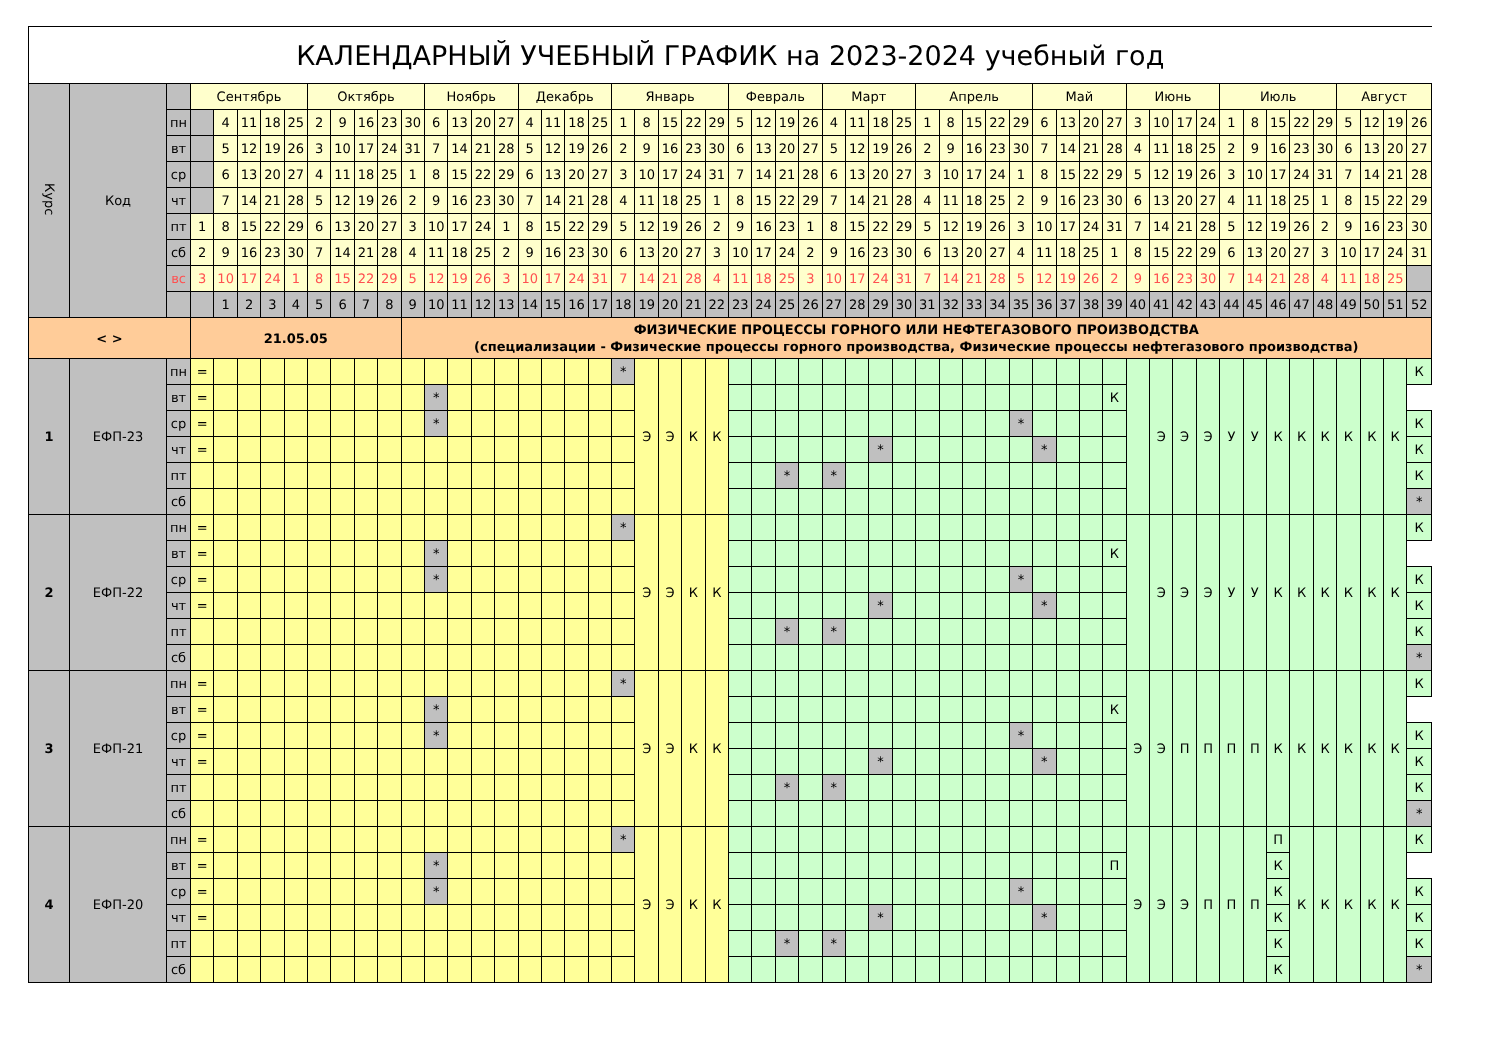| КАЛЕНДАРНЫЙ УЧЕБНЫЙ ГРАФИК на 2023-2024 учебный год | | | | | | | | | | | | | | | | | | | | | | | | | | | | | | | | | | | | | | | | | | | | | | | | | | | | | | | |
| Курс | Код | | Сентябрь | | | | | Октябрь | | | | | Ноябрь | | | | Декабрь | | | | Январь | | | | | Февраль | | | | Март | | | | Апрель | | | | | Май | | | | Июнь | | | | Июль | | | | | Август | | | |
| | | пн | | 4 | 11 | 18 | 25 | 2 | 9 | 16 | 23 | 30 | 6 | 13 | 20 | 27 | 4 | 11 | 18 | 25 | 1 | 8 | 15 | 22 | 29 | 5 | 12 | 19 | 26 | 4 | 11 | 18 | 25 | 1 | 8 | 15 | 22 | 29 | 6 | 13 | 20 | 27 | 3 | 10 | 17 | 24 | 1 | 8 | 15 | 22 | 29 | 5 | 12 | 19 | 26 |
| | | вт | | 5 | 12 | 19 | 26 | 3 | 10 | 17 | 24 | 31 | 7 | 14 | 21 | 28 | 5 | 12 | 19 | 26 | 2 | 9 | 16 | 23 | 30 | 6 | 13 | 20 | 27 | 5 | 12 | 19 | 26 | 2 | 9 | 16 | 23 | 30 | 7 | 14 | 21 | 28 | 4 | 11 | 18 | 25 | 2 | 9 | 16 | 23 | 30 | 6 | 13 | 20 | 27 |
| | | ср | | 6 | 13 | 20 | 27 | 4 | 11 | 18 | 25 | 1 | 8 | 15 | 22 | 29 | 6 | 13 | 20 | 27 | 3 | 10 | 17 | 24 | 31 | 7 | 14 | 21 | 28 | 6 | 13 | 20 | 27 | 3 | 10 | 17 | 24 | 1 | 8 | 15 | 22 | 29 | 5 | 12 | 19 | 26 | 3 | 10 | 17 | 24 | 31 | 7 | 14 | 21 | 28 |
| | | чт | | 7 | 14 | 21 | 28 | 5 | 12 | 19 | 26 | 2 | 9 | 16 | 23 | 30 | 7 | 14 | 21 | 28 | 4 | 11 | 18 | 25 | 1 | 8 | 15 | 22 | 29 | 7 | 14 | 21 | 28 | 4 | 11 | 18 | 25 | 2 | 9 | 16 | 23 | 30 | 6 | 13 | 20 | 27 | 4 | 11 | 18 | 25 | 1 | 8 | 15 | 22 | 29 |
| | | пт | 1 | 8 | 15 | 22 | 29 | 6 | 13 | 20 | 27 | 3 | 10 | 17 | 24 | 1 | 8 | 15 | 22 | 29 | 5 | 12 | 19 | 26 | 2 | 9 | 16 | 23 | 1 | 8 | 15 | 22 | 29 | 5 | 12 | 19 | 26 | 3 | 10 | 17 | 24 | 31 | 7 | 14 | 21 | 28 | 5 | 12 | 19 | 26 | 2 | 9 | 16 | 23 | 30 |
| | | сб | 2 | 9 | 16 | 23 | 30 | 7 | 14 | 21 | 28 | 4 | 11 | 18 | 25 | 2 | 9 | 16 | 23 | 30 | 6 | 13 | 20 | 27 | 3 | 10 | 17 | 24 | 2 | 9 | 16 | 23 | 30 | 6 | 13 | 20 | 27 | 4 | 11 | 18 | 25 | 1 | 8 | 15 | 22 | 29 | 6 | 13 | 20 | 27 | 3 | 10 | 17 | 24 | 31 |
| | | вс | 3 | 10 | 17 | 24 | 1 | 8 | 15 | 22 | 29 | 5 | 12 | 19 | 26 | 3 | 10 | 17 | 24 | 31 | 7 | 14 | 21 | 28 | 4 | 11 | 18 | 25 | 3 | 10 | 17 | 24 | 31 | 7 | 14 | 21 | 28 | 5 | 12 | 19 | 26 | 2 | 9 | 16 | 23 | 30 | 7 | 14 | 21 | 28 | 4 | 11 | 18 | 25 | |
| | | | | 1 | 2 | 3 | 4 | 5 | 6 | 7 | 8 | 9 | 10 | 11 | 12 | 13 | 14 | 15 | 16 | 17 | 18 | 19 | 20 | 21 | 22 | 23 | 24 | 25 | 26 | 27 | 28 | 29 | 30 | 31 | 32 | 33 | 34 | 35 | 36 | 37 | 38 | 39 | 40 | 41 | 42 | 43 | 44 | 45 | 46 | 47 | 48 | 49 | 50 | 51 | 52 |
| < > | | | 21.05.05 | | | | | | | | | ФИЗИЧЕСКИЕ ПРОЦЕССЫ ГОРНОГО ИЛИ НЕФТЕГАЗОВОГО ПРОИЗВОДСТВА (специализации - Физические процессы горного производства, Физические процессы нефтегазового производства) | | | | | | | | | | | | | | | | | | | | | | | | | | | | | | | | | | | | | | | | | | | |
| 1 | ЕФП-23 | пн | = | | | | | | | | | | | | | | | | | | * | Э | Э | К | К | | | | | | | | | | | | | | | | | | | Э | Э | Э | У | У | К | К | К | К | К | К | К |
| | | вт | = | | | | | | | | | | * | | | | | | | | | | | | | | | | | | | | | | | | | | | | | К | | | | | | | | | | | | | |
| | | ср | = | | | | | | | | | | * | | | | | | | | | | | | | | | | | | | | | | | | | * | | | | | | | | | | | | | | | | | К |
| | | чт | = | | | | | | | | | | | | | | | | | | | | | | | | | | | | | * | | | | | | | * | | | | | | | | | | | | | | | | К |
| | | пт | | | | | | | | | | | | | | | | | | | | | | | | | | * | | * | | | | | | | | | | | | | | | | | | | | | | | | | К |
| | | сб | | | | | | | | | | | | | | | | | | | | | | | | | | | | | | | | | | | | | | | | | | | | | | | | | | | | | * |
| 2 | ЕФП-22 | пн | = | | | | | | | | | | | | | | | | | | * | Э | Э | К | К | | | | | | | | | | | | | | | | | | | Э | Э | Э | У | У | К | К | К | К | К | К | К |
| | | вт | = | | | | | | | | | | * | | | | | | | | | | | | | | | | | | | | | | | | | | | | | К | | | | | | | | | | | | | |
| | | ср | = | | | | | | | | | | * | | | | | | | | | | | | | | | | | | | | | | | | | * | | | | | | | | | | | | | | | | | К |
| | | чт | = | | | | | | | | | | | | | | | | | | | | | | | | | | | | | * | | | | | | | * | | | | | | | | | | | | | | | | К |
| | | пт | | | | | | | | | | | | | | | | | | | | | | | | | | * | | * | | | | | | | | | | | | | | | | | | | | | | | | | К |
| | | сб | | | | | | | | | | | | | | | | | | | | | | | | | | | | | | | | | | | | | | | | | | | | | | | | | | | | | * |
| 3 | ЕФП-21 | пн | = | | | | | | | | | | | | | | | | | | * | Э | Э | К | К | | | | | | | | | | | | | | | | | | Э | Э | П | П | П | П | К | К | К | К | К | К | К |
| | | вт | = | | | | | | | | | | * | | | | | | | | | | | | | | | | | | | | | | | | | | | | | К | | | | | | | | | | | | | |
| | | ср | = | | | | | | | | | | * | | | | | | | | | | | | | | | | | | | | | | | | | * | | | | | | | | | | | | | | | | | К |
| | | чт | = | | | | | | | | | | | | | | | | | | | | | | | | | | | | | * | | | | | | | * | | | | | | | | | | | | | | | | К |
| | | пт | | | | | | | | | | | | | | | | | | | | | | | | | | * | | * | | | | | | | | | | | | | | | | | | | | | | | | | К |
| | | сб | | | | | | | | | | | | | | | | | | | | | | | | | | | | | | | | | | | | | | | | | | | | | | | | | | | | | * |
| 4 | ЕФП-20 | пн | = | | | | | | | | | | | | | | | | | | * | Э | Э | К | К | | | | | | | | | | | | | | | | | | Э | Э | Э | П | П | П | П | К | К | К | К | К | К |
| | | вт | = | | | | | | | | | | * | | | | | | | | | | | | | | | | | | | | | | | | | | | | | П | | | | | | | К | | | | | | |
| | | ср | = | | | | | | | | | | * | | | | | | | | | | | | | | | | | | | | | | | | | * | | | | | | | | | | | К | | | | | | К |
| | | чт | = | | | | | | | | | | | | | | | | | | | | | | | | | | | | | * | | | | | | | * | | | | | | | | | | К | | | | | | К |
| | | пт | | | | | | | | | | | | | | | | | | | | | | | | | | * | | * | | | | | | | | | | | | | | | | | | | К | | | | | | К |
| | | сб | | | | | | | | | | | | | | | | | | | | | | | | | | | | | | | | | | | | | | | | | | | | | | | К | | | | | | * |